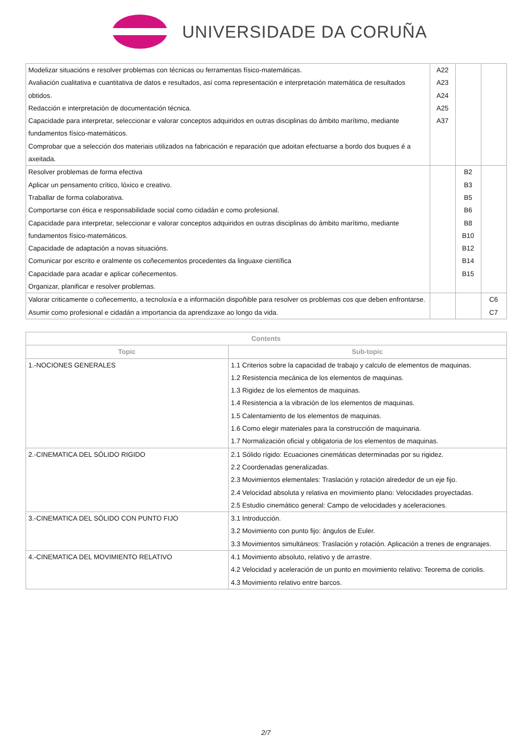UNIVERSIDADE DA CORUÑA
| Modelizar situacións e resolver problemas con técnicas ou ferramentas físico-matemáticas. Avaliación cualitativa e cuantitativa de datos e resultados, así coma representación e interpretación matemática de resultados obtidos. Redacción e interpretación de documentación técnica. Capacidade para interpretar, seleccionar e valorar conceptos adquiridos en outras disciplinas do ámbito marítimo, mediante fundamentos físico-matemáticos. Comprobar que a selección dos materiais utilizados na fabricación e reparación que adoitan efectuarse a bordo dos buques é a axeitada. | A22 A23 A24 A25 A37 | | |
| Resolver problemas de forma efectiva Aplicar un pensamento crítico, lóxico e creativo. Traballar de forma colaborativa. Comportarse con ética e responsabilidade social como cidadán e como profesional. Capacidade para interpretar, seleccionar e valorar conceptos adquiridos en outras disciplinas do ámbito marítimo, mediante fundamentos físico-matemáticos. Capacidade de adaptación a novas situacións. Comunicar por escrito e oralmente os coñecementos procedentes da linguaxe científica Capacidade para acadar e aplicar coñecementos. Organizar, planificar e resolver problemas. | | B2 B3 B5 B6 B8 B10 B12 B14 B15 | |
| Valorar criticamente o coñecemento, a tecnoloxía e a información dispoñible para resolver os problemas cos que deben enfrontarse. Asumir como profesional e cidadán a importancia da aprendizaxe ao longo da vida. | | | C6 C7 |
| Contents | |
| --- | --- |
| Topic | Sub-topic |
| 1.-NOCIONES GENERALES | 1.1 Criterios sobre la capacidad de trabajo y calculo de elementos de maquinas. 1.2 Resistencia mecánica de los elementos de maquinas. 1.3 Rigidez de los elementos de maquinas. 1.4 Resistencia a la vibración de los elementos de maquinas. 1.5 Calentamiento de los elementos de maquinas. 1.6 Como elegir materiales para la construcción de maquinaria. 1.7 Normalización oficial y obligatoria de los elementos de maquinas. |
| 2.-CINEMATICA DEL SÓLIDO RIGIDO | 2.1 Sólido rígido: Ecuaciones cinemáticas determinadas por su rigidez. 2.2 Coordenadas generalizadas. 2.3 Movimientos elementales: Traslación y rotación alrededor de un eje fijo. 2.4 Velocidad absoluta y relativa en movimiento plano: Velocidades proyectadas. 2.5 Estudio cinemático general: Campo de velocidades y aceleraciones. |
| 3.-CINEMATICA DEL SÓLIDO CON PUNTO FIJO | 3.1 Introducción. 3.2 Movimiento con punto fijo: ángulos de Euler. 3.3 Movimientos simultáneos: Traslación y rotación. Aplicación a trenes de engranajes. |
| 4.-CINEMATICA DEL MOVIMIENTO RELATIVO | 4.1 Movimiento absoluto, relativo y de arrastre. 4.2 Velocidad y aceleración de un punto en movimiento relativo: Teorema de coriolis. 4.3 Movimiento relativo entre barcos. |
2/7